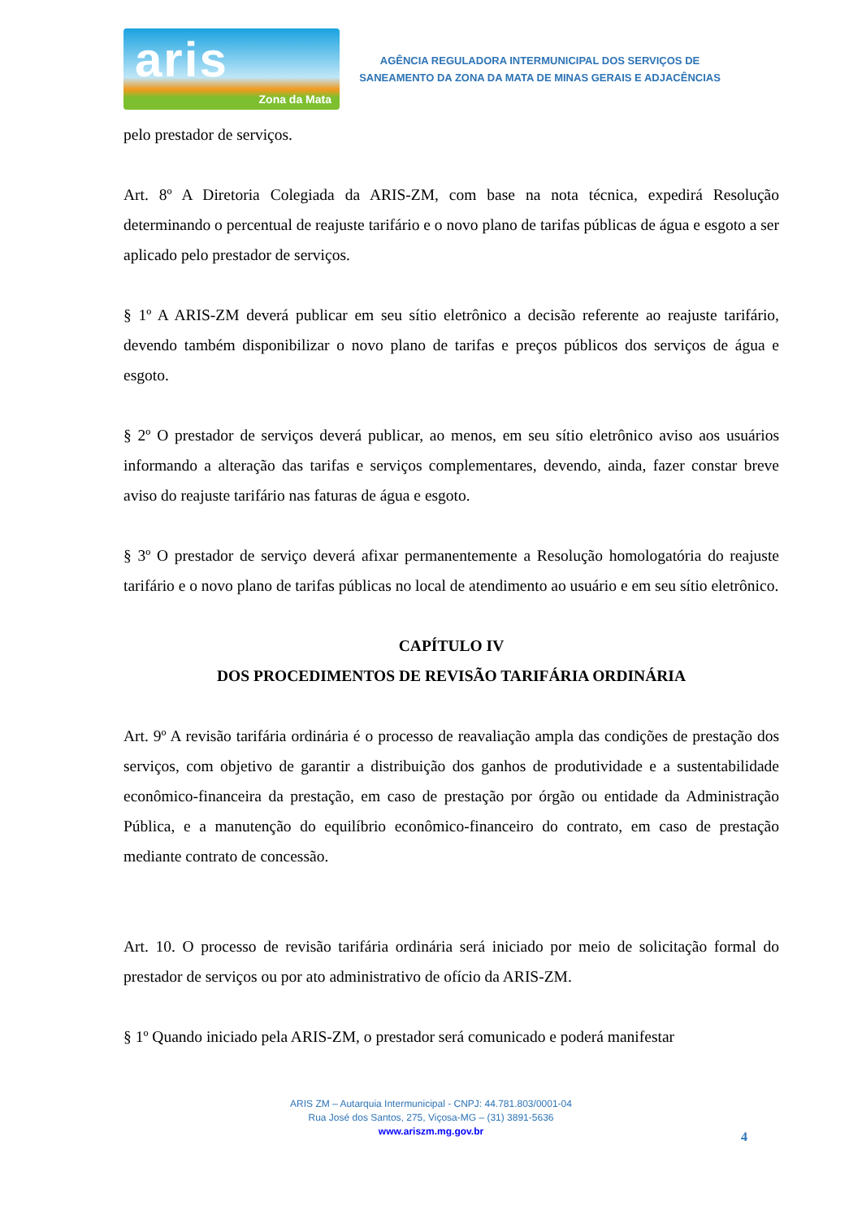aris
Zona da Mata
AGÊNCIA REGULADORA INTERMUNICIPAL DOS SERVIÇOS DE
SANEAMENTO DA ZONA DA MATA DE MINAS GERAIS E ADJACÊNCIAS
pelo prestador de serviços.
Art. 8º A Diretoria Colegiada da ARIS-ZM, com base na nota técnica, expedirá Resolução determinando o percentual de reajuste tarifário e o novo plano de tarifas públicas de água e esgoto a ser aplicado pelo prestador de serviços.
§ 1º A ARIS-ZM deverá publicar em seu sítio eletrônico a decisão referente ao reajuste tarifário, devendo também disponibilizar o novo plano de tarifas e preços públicos dos serviços de água e esgoto.
§ 2º O prestador de serviços deverá publicar, ao menos, em seu sítio eletrônico aviso aos usuários informando a alteração das tarifas e serviços complementares, devendo, ainda, fazer constar breve aviso do reajuste tarifário nas faturas de água e esgoto.
§ 3º O prestador de serviço deverá afixar permanentemente a Resolução homologatória do reajuste tarifário e o novo plano de tarifas públicas no local de atendimento ao usuário e em seu sítio eletrônico.
CAPÍTULO IV
DOS PROCEDIMENTOS DE REVISÃO TARIFÁRIA ORDINÁRIA
Art. 9º A revisão tarifária ordinária é o processo de reavaliação ampla das condições de prestação dos serviços, com objetivo de garantir a distribuição dos ganhos de produtividade e a sustentabilidade econômico-financeira da prestação, em caso de prestação por órgão ou entidade da Administração Pública, e a manutenção do equilíbrio econômico-financeiro do contrato, em caso de prestação mediante contrato de concessão.
Art. 10. O processo de revisão tarifária ordinária será iniciado por meio de solicitação formal do prestador de serviços ou por ato administrativo de ofício da ARIS-ZM.
§ 1º Quando iniciado pela ARIS-ZM, o prestador será comunicado e poderá manifestar
ARIS ZM – Autarquia Intermunicipal - CNPJ: 44.781.803/0001-04
Rua José dos Santos, 275, Viçosa-MG – (31) 3891-5636
www.ariszm.mg.gov.br
4